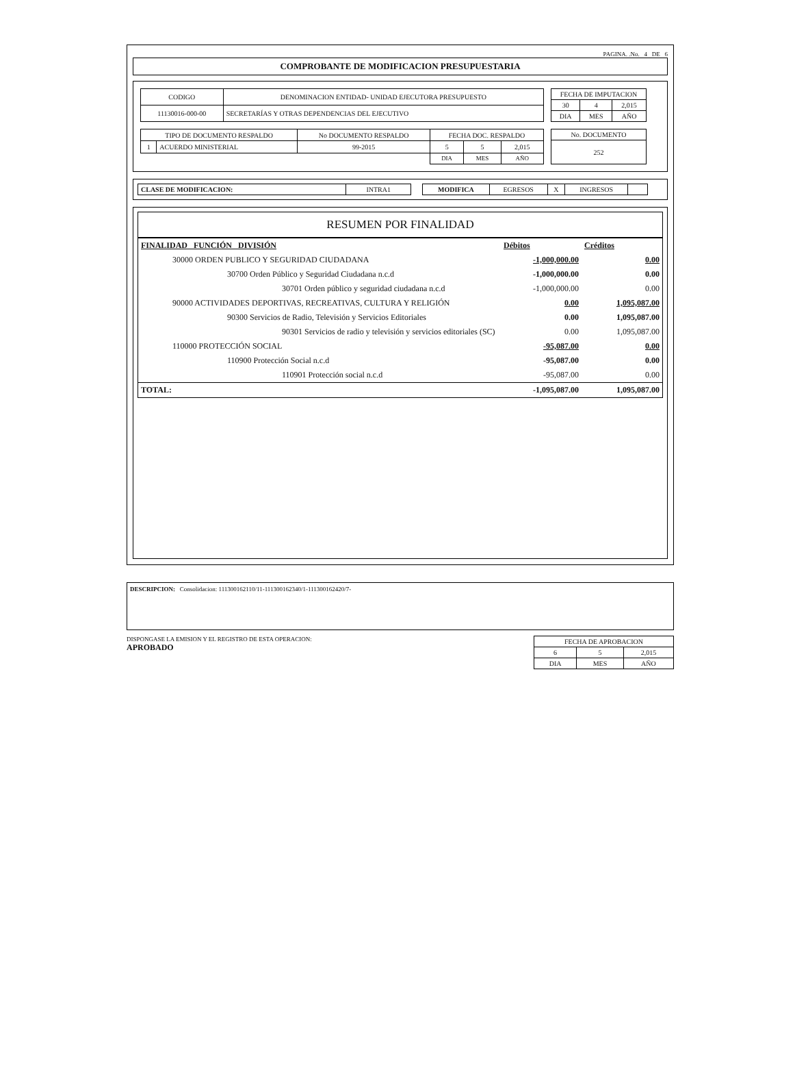PAGINA. .No. 4 DE 6
COMPROBANTE DE MODIFICACION PRESUPUESTARIA
| CODIGO | DENOMINACION ENTIDAD- UNIDAD EJECUTORA PRESUPUESTO |
| --- | --- |
| 11130016-000-00 | SECRETARÍAS Y OTRAS DEPENDENCIAS DEL EJECUTIVO |
| FECHA DE IMPUTACION | | |
| --- | --- | --- |
| 30 | 4 | 2,015 |
| DIA | MES | AÑO |
| TIPO DE DOCUMENTO RESPALDO | | No DOCUMENTO RESPALDO | FECHA DOC. RESPALDO | | |
| --- | --- | --- | --- | --- | --- |
| 1 | ACUERDO MINISTERIAL | 99-2015 | 5 | 5 | 2,015 |
| | | | DIA | MES | AÑO |
| No. DOCUMENTO |
| --- |
| 252 |
| CLASE DE MODIFICACION: | INTRA1 |
| MODIFICA | EGRESOS | X | INGRESOS | |
RESUMEN POR FINALIDAD
| FINALIDAD FUNCIÓN DIVISIÓN | Débitos | Créditos |
| 30000 ORDEN PUBLICO Y SEGURIDAD CIUDADANA | -1,000,000.00 | 0.00 |
| 30700 Orden Público y Seguridad Ciudadana n.c.d | -1,000,000.00 | 0.00 |
| 30701 Orden público y seguridad ciudadana n.c.d | -1,000,000.00 | 0.00 |
| 90000 ACTIVIDADES DEPORTIVAS, RECREATIVAS, CULTURA Y RELIGIÓN | 0.00 | 1,095,087.00 |
| 90300 Servicios de Radio, Televisión y Servicios Editoriales | 0.00 | 1,095,087.00 |
| 90301 Servicios de radio y televisión y servicios editoriales (SC) | 0.00 | 1,095,087.00 |
| 110000 PROTECCIÓN SOCIAL | -95,087.00 | 0.00 |
| 110900 Protección Social n.c.d | -95,087.00 | 0.00 |
| 110901 Protección social n.c.d | -95,087.00 | 0.00 |
| TOTAL: | -1,095,087.00 | 1,095,087.00 |
DESCRIPCION: Consolidacion: 111300162110/11-111300162340/1-111300162420/7-
DISPONGASE LA EMISION Y EL REGISTRO DE ESTA OPERACION:
APROBADO
| FECHA DE APROBACION | | |
| --- | --- | --- |
| 6 | 5 | 2,015 |
| DIA | MES | AÑO |